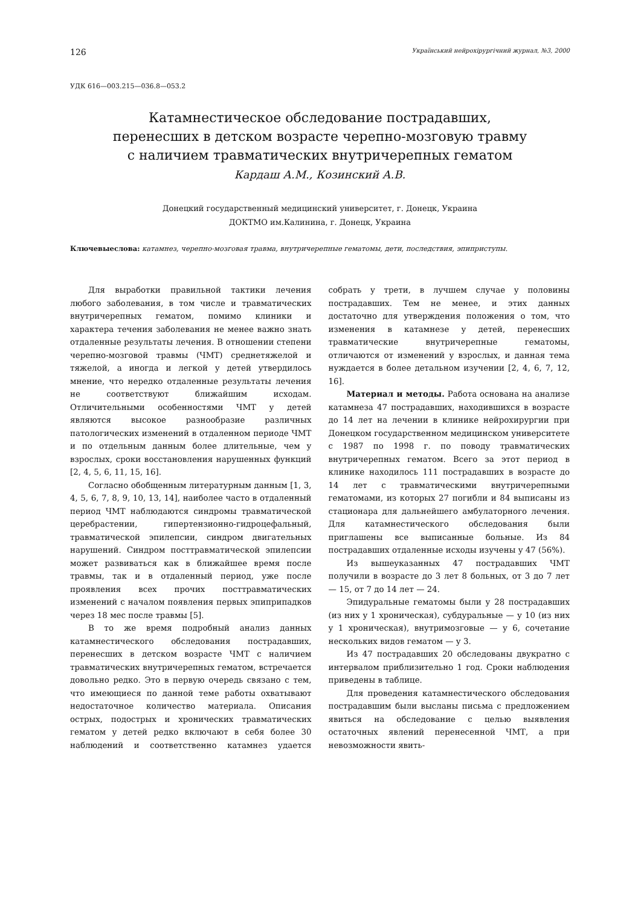126 Український нейрохірургічний журнал, №3, 2000
УДК 616—003.215—036.8—053.2
Катамнестическое обследование пострадавших,
перенесших в детском возрасте черепно-мозговую травму
с наличием травматических внутричерепных гематом
Кардаш А.М., Козинский А.В.
Донецкий государственный медицинский университет, г. Донецк, Украина
ДОКТМО им.Калинина, г. Донецк, Украина
Ключевыеслова: катамнез, черепно-мозговая травма, внутричерепные гематомы, дети, последствия, эпиприступы.
Для выработки правильной тактики лечения любого заболевания, в том числе и травматических внутричерепных гематом, помимо клиники и характера течения заболевания не менее важно знать отдаленные результаты лечения. В отношении степени черепно-мозговой травмы (ЧМТ) среднетяжелой и тяжелой, а иногда и легкой у детей утвердилось мнение, что нередко отдаленные результаты лечения не соответствуют ближайшим исходам. Отличительными особенностями ЧМТ у детей являются высокое разнообразие различных патологических изменений в отдаленном периоде ЧМТ и по отдельным данным более длительные, чем у взрослых, сроки восстановления нарушенных функций [2, 4, 5, 6, 11, 15, 16].
Согласно обобщенным литературным данным [1, 3, 4, 5, 6, 7, 8, 9, 10, 13, 14], наиболее часто в отдаленный период ЧМТ наблюдаются синдромы травматической церебрастении, гипертензионно-гидроцефальный, травматической эпилепсии, синдром двигательных нарушений. Синдром посттравматической эпилепсии может развиваться как в ближайшее время после травмы, так и в отдаленный период, уже после проявления всех прочих посттравматических изменений с началом появления первых эпиприпадков через 18 мес после травмы [5].
В то же время подробный анализ данных катамнестического обследования пострадавших, перенесших в детском возрасте ЧМТ с наличием травматических внутричерепных гематом, встречается довольно редко. Это в первую очередь связано с тем, что имеющиеся по данной теме работы охватывают недостаточное количество материала. Описания острых, подострых и хронических травматических гематом у детей редко включают в себя более 30 наблюдений и соответственно катамнез удается собрать у трети, в лучшем случае у половины пострадавших. Тем не менее, и этих данных достаточно для утверждения положения о том, что изменения в катамнезе у детей, перенесших травматические внутричерепные гематомы, отличаются от изменений у взрослых, и данная тема нуждается в более детальном изучении [2, 4, 6, 7, 12, 16].
Материал и методы. Работа основана на анализе катамнеза 47 пострадавших, находившихся в возрасте до 14 лет на лечении в клинике нейрохирургии при Донецком государственном медицинском университете с 1987 по 1998 г. по поводу травматических внутричерепных гематом. Всего за этот период в клинике находилось 111 пострадавших в возрасте до 14 лет с травматическими внутричерепными гематомами, из которых 27 погибли и 84 выписаны из стационара для дальнейшего амбулаторного лечения. Для катамнестического обследования были приглашены все выписанные больные. Из 84 пострадавших отдаленные исходы изучены у 47 (56%).
Из вышеуказанных 47 пострадавших ЧМТ получили в возрасте до 3 лет 8 больных, от 3 до 7 лет — 15, от 7 до 14 лет — 24.
Эпидуральные гематомы были у 28 пострадавших (из них у 1 хроническая), субдуральные — у 10 (из них у 1 хроническая), внутримозговые — у 6, сочетание нескольких видов гематом — у 3.
Из 47 пострадавших 20 обследованы двукратно с интервалом приблизительно 1 год. Сроки наблюдения приведены в таблице.
Для проведения катамнестического обследования пострадавшим были высланы письма с предложением явиться на обследование с целью выявления остаточных явлений перенесенной ЧМТ, а при невозможности явить-